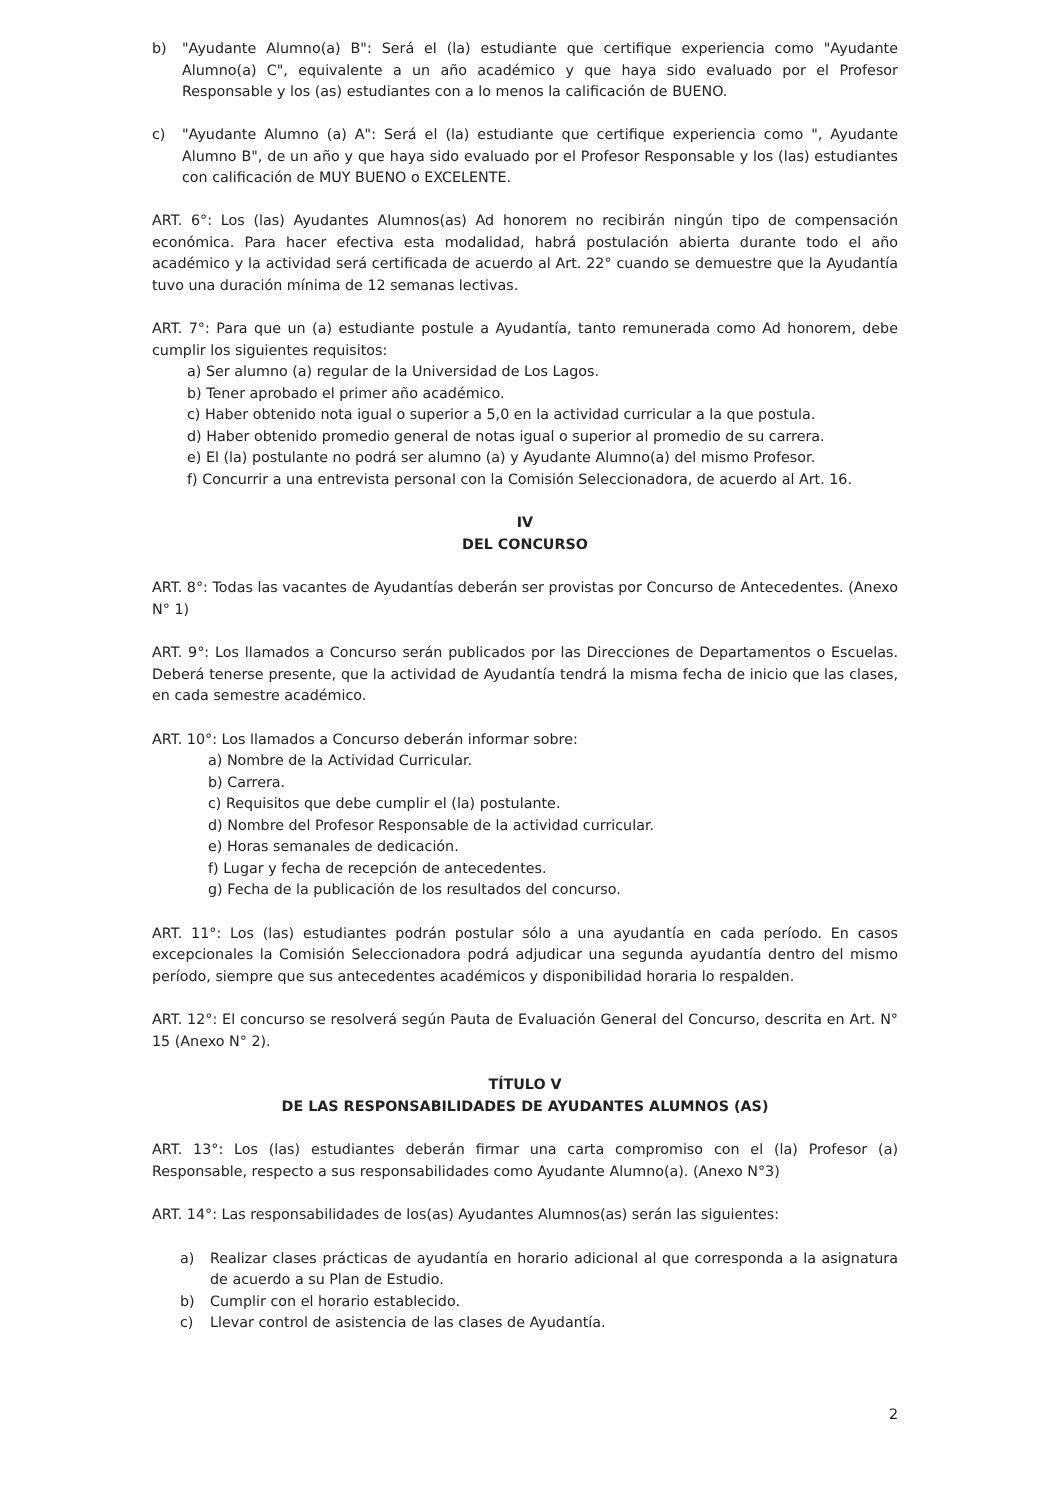b) "Ayudante Alumno(a) B": Será el (la) estudiante que certifique experiencia como "Ayudante Alumno(a) C", equivalente a un año académico y que haya sido evaluado por el Profesor Responsable y los (as) estudiantes con a lo menos la calificación de BUENO.
c) "Ayudante Alumno (a) A": Será el (la) estudiante que certifique experiencia como ", Ayudante Alumno B", de un año y que haya sido evaluado por el Profesor Responsable y los (las) estudiantes con calificación de MUY BUENO o EXCELENTE.
ART. 6°: Los (las) Ayudantes Alumnos(as) Ad honorem no recibirán ningún tipo de compensación económica. Para hacer efectiva esta modalidad, habrá postulación abierta durante todo el año académico y la actividad será certificada de acuerdo al Art. 22° cuando se demuestre que la Ayudantía tuvo una duración mínima de 12 semanas lectivas.
ART. 7°: Para que un (a) estudiante postule a Ayudantía, tanto remunerada como Ad honorem, debe cumplir los siguientes requisitos:
a) Ser alumno (a) regular de la Universidad de Los Lagos.
b) Tener aprobado el primer año académico.
c) Haber obtenido nota igual o superior a 5,0 en la actividad curricular a la que postula.
d) Haber obtenido promedio general de notas igual o superior al promedio de su carrera.
e) El (la) postulante no podrá ser alumno (a) y Ayudante Alumno(a) del mismo Profesor.
f) Concurrir a una entrevista personal con la Comisión Seleccionadora, de acuerdo al Art. 16.
IV
DEL CONCURSO
ART. 8°: Todas las vacantes de Ayudantías deberán ser provistas por Concurso de Antecedentes. (Anexo N° 1)
ART. 9°: Los llamados a Concurso serán publicados por las Direcciones de Departamentos o Escuelas. Deberá tenerse presente, que la actividad de Ayudantía tendrá la misma fecha de inicio que las clases, en cada semestre académico.
ART. 10°: Los llamados a Concurso deberán informar sobre:
a) Nombre de la Actividad Curricular.
b) Carrera.
c) Requisitos que debe cumplir el (la) postulante.
d) Nombre del Profesor Responsable de la actividad curricular.
e) Horas semanales de dedicación.
f) Lugar y fecha de recepción de antecedentes.
g) Fecha de la publicación de los resultados del concurso.
ART. 11°: Los (las) estudiantes podrán postular sólo a una ayudantía en cada período. En casos excepcionales la Comisión Seleccionadora podrá adjudicar una segunda ayudantía dentro del mismo período, siempre que sus antecedentes académicos y disponibilidad horaria lo respalden.
ART. 12°: El concurso se resolverá según Pauta de Evaluación General del Concurso, descrita en Art. N° 15 (Anexo N° 2).
TÍTULO V
DE LAS RESPONSABILIDADES DE AYUDANTES ALUMNOS (AS)
ART. 13°: Los (las) estudiantes deberán firmar una carta compromiso con el (la) Profesor (a) Responsable, respecto a sus responsabilidades como Ayudante Alumno(a). (Anexo N°3)
ART. 14°: Las responsabilidades de los(as) Ayudantes Alumnos(as) serán las siguientes:
a) Realizar clases prácticas de ayudantía en horario adicional al que corresponda a la asignatura de acuerdo a su Plan de Estudio.
b) Cumplir con el horario establecido.
c) Llevar control de asistencia de las clases de Ayudantía.
2